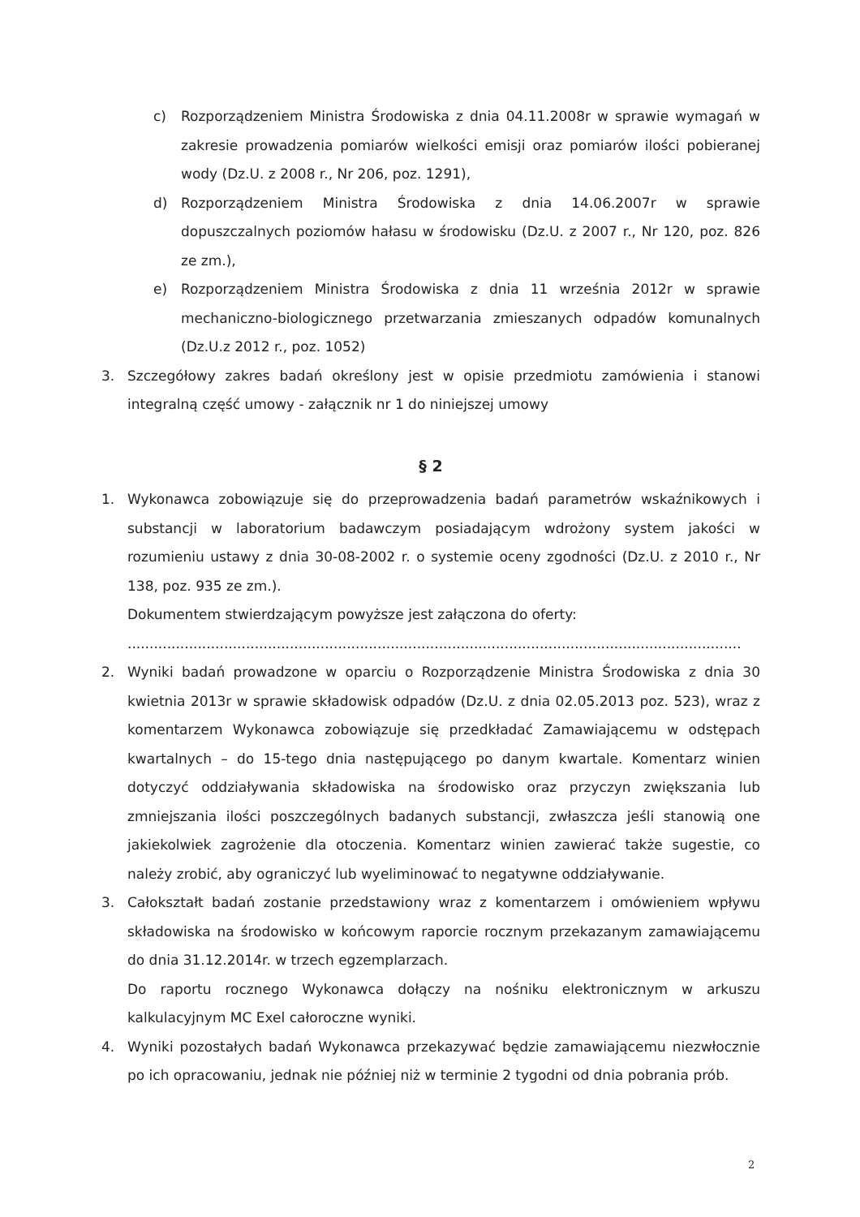c) Rozporządzeniem Ministra Środowiska z dnia 04.11.2008r w sprawie wymagań w zakresie prowadzenia pomiarów wielkości emisji oraz pomiarów ilości pobieranej wody (Dz.U. z 2008 r., Nr 206, poz. 1291),
d) Rozporządzeniem Ministra Środowiska z dnia 14.06.2007r w sprawie dopuszczalnych poziomów hałasu w środowisku (Dz.U. z 2007 r., Nr 120, poz. 826 ze zm.),
e) Rozporządzeniem Ministra Środowiska z dnia 11 września 2012r w sprawie mechaniczno-biologicznego przetwarzania zmieszanych odpadów komunalnych (Dz.U.z 2012 r., poz. 1052)
3. Szczegółowy zakres badań określony jest w opisie przedmiotu zamówienia i stanowi integralną część umowy - załącznik nr 1 do niniejszej umowy
§ 2
1. Wykonawca zobowiązuje się do przeprowadzenia badań parametrów wskaźnikowych i substancji w laboratorium badawczym posiadającym wdrożony system jakości w rozumieniu ustawy z dnia 30-08-2002 r. o systemie oceny zgodności (Dz.U. z 2010 r., Nr 138, poz. 935 ze zm.).
Dokumentem stwierdzającym powyższe jest załączona do oferty:
............................................................................................................................................
2. Wyniki badań prowadzone w oparciu o Rozporządzenie Ministra Środowiska z dnia 30 kwietnia 2013r w sprawie składowisk odpadów (Dz.U. z dnia 02.05.2013 poz. 523), wraz z komentarzem Wykonawca zobowiązuje się przedkładać Zamawiającemu w odstępach kwartalnych – do 15-tego dnia następującego po danym kwartale. Komentarz winien dotyczyć oddziaływania składowiska na środowisko oraz przyczyn zwiększania lub zmniejszania ilości poszczególnych badanych substancji, zwłaszcza jeśli stanowią one jakiekolwiek zagrożenie dla otoczenia. Komentarz winien zawierać także sugestie, co należy zrobić, aby ograniczyć lub wyeliminować to negatywne oddziaływanie.
3. Całokształt badań zostanie przedstawiony wraz z komentarzem i omówieniem wpływu składowiska na środowisko w końcowym raporcie rocznym przekazanym zamawiającemu do dnia 31.12.2014r. w trzech egzemplarzach.
Do raportu rocznego Wykonawca dołączy na nośniku elektronicznym w arkuszu kalkulacyjnym MC Exel całoroczne wyniki.
4. Wyniki pozostałych badań Wykonawca przekazywać będzie zamawiającemu niezwłocznie po ich opracowaniu, jednak nie później niż w terminie 2 tygodni od dnia pobrania prób.
2